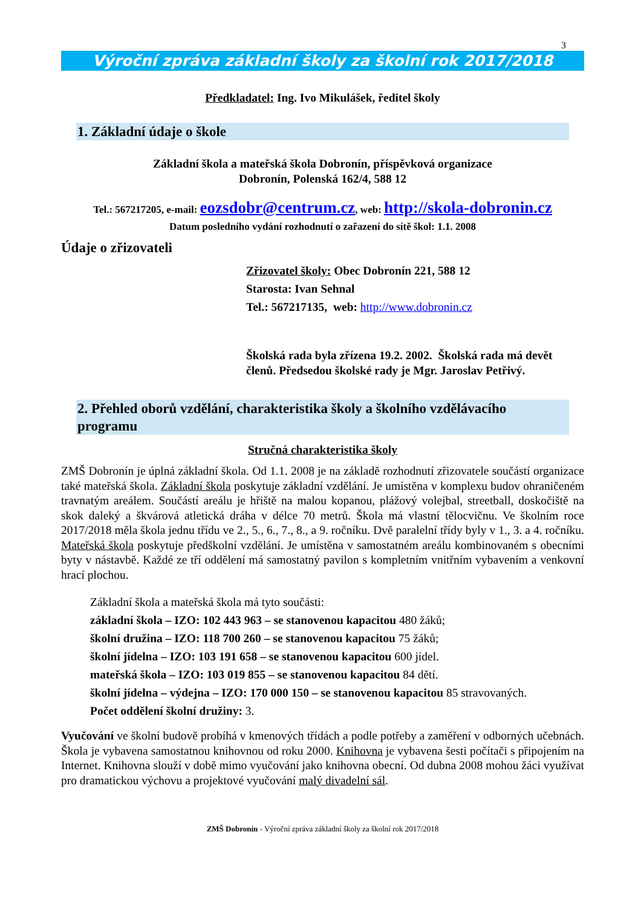3
Výroční zpráva základní školy za školní rok 2017/2018
Předkladatel: Ing. Ivo Mikulášek, ředitel školy
1. Základní údaje o škole
Základní škola a mateřská škola Dobronín, příspěvková organizace
Dobronín, Polenská 162/4, 588 12
Tel.: 567217205, e-mail: eozsdobr@centrum.cz, web: http://skola-dobronin.cz
Datum posledního vydání rozhodnutí o zařazení do sítě škol: 1.1. 2008
Údaje o zřizovateli
Zřizovatel školy: Obec Dobronín 221, 588 12
Starosta: Ivan Sehnal
Tel.: 567217135, web: http://www.dobronin.cz
Školská rada byla zřízena 19.2. 2002. Školská rada má devět členů. Předsedou školské rady je Mgr. Jaroslav Petřivý.
2. Přehled oborů vzdělání, charakteristika školy a školního vzdělávacího programu
Stručná charakteristika školy
ZMŠ Dobronín je úplná základní škola. Od 1.1. 2008 je na základě rozhodnutí zřizovatele součástí organizace také mateřská škola. Základní škola poskytuje základní vzdělání. Je umístěna v komplexu budov ohraničeném travnatým areálem. Součástí areálu je hřiště na malou kopanou, plážový volejbal, streetball, doskočiště na skok daleký a škvárová atletická dráha v délce 70 metrů. Škola má vlastní tělocvičnu. Ve školním roce 2017/2018 měla škola jednu třídu ve 2., 5., 6., 7., 8., a 9. ročníku. Dvě paralelní třídy byly v 1., 3. a 4. ročníku. Mateřská škola poskytuje předškolní vzdělání. Je umístěna v samostatném areálu kombinovaném s obecními byty v nástavbě. Každé ze tří oddělení má samostatný pavilon s kompletním vnitřním vybavením a venkovní hrací plochou.
Základní škola a mateřská škola má tyto součásti:
základní škola – IZO: 102 443 963 – se stanovenou kapacitou 480 žáků;
školní družina – IZO: 118 700 260 – se stanovenou kapacitou 75 žáků;
školní jídelna – IZO: 103 191 658 – se stanovenou kapacitou 600 jídel.
mateřská škola – IZO: 103 019 855 – se stanovenou kapacitou 84 dětí.
školní jídelna – výdejna – IZO: 170 000 150 – se stanovenou kapacitou 85 stravovaných.
Počet oddělení školní družiny: 3.
Vyučování ve školní budově probíhá v kmenových třídách a podle potřeby a zaměření v odborných učebnách. Škola je vybavena samostatnou knihovnou od roku 2000. Knihovna je vybavena šesti počítači s připojením na Internet. Knihovna slouží v době mimo vyučování jako knihovna obecní. Od dubna 2008 mohou žáci využívat pro dramatickou výchovu a projektové vyučování malý divadelní sál.
ZMŠ Dobronín - Výroční zpráva základní školy za školní rok 2017/2018